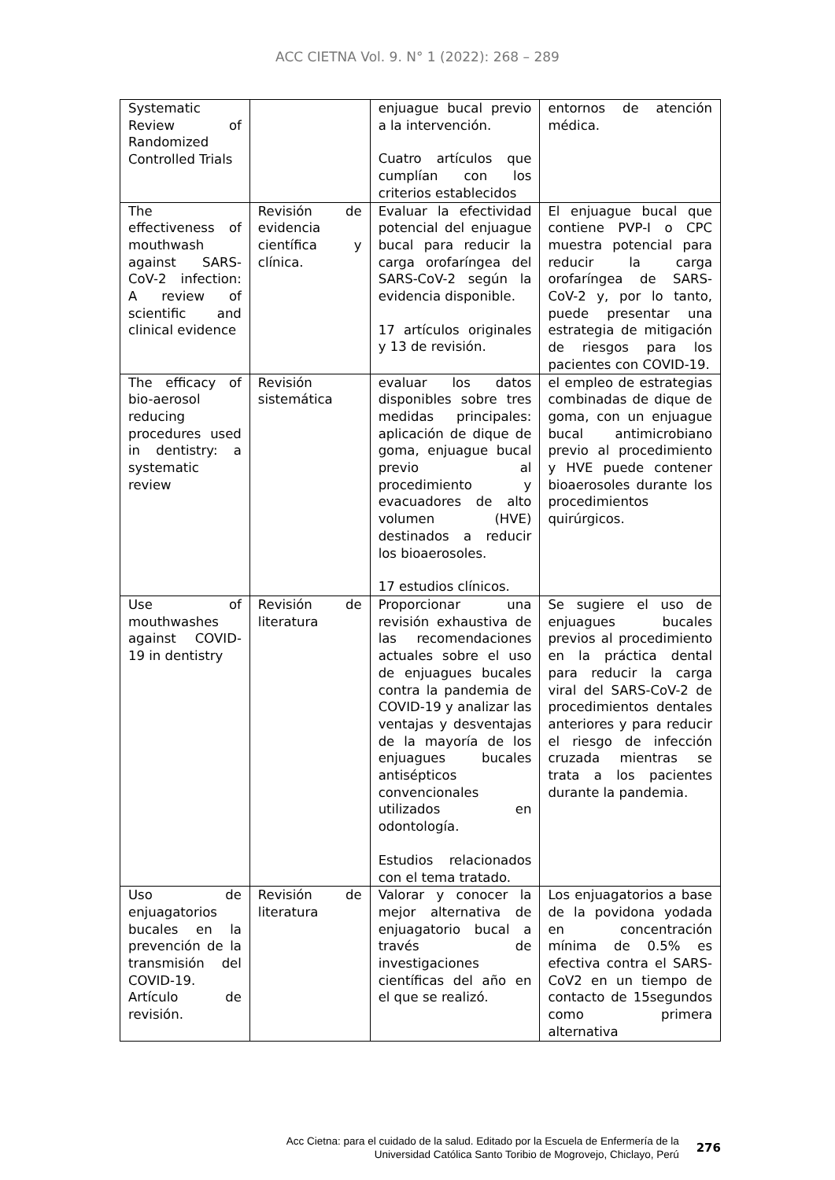ACC CIETNA Vol. 9. N° 1 (2022): 268 – 289
| Systematic Review of Randomized Controlled Trials | | enjuague bucal previo a la intervención. Cuatro artículos que cumplían con los criterios establecidos | entornos de atención médica. |
| The effectiveness of mouthwash against SARS-CoV-2 infection: A review of scientific and clinical evidence | Revisión de evidencia científica y clínica. | Evaluar la efectividad potencial del enjuague bucal para reducir la carga orofaríngea del SARS-CoV-2 según la evidencia disponible. 17 artículos originales y 13 de revisión. | El enjuague bucal que contiene PVP-I o CPC muestra potencial para reducir la carga orofaríngea de SARS-CoV-2 y, por lo tanto, puede presentar una estrategia de mitigación de riesgos para los pacientes con COVID-19. |
| The efficacy of bio-aerosol reducing procedures used in dentistry: a systematic review | Revisión sistemática | evaluar los datos disponibles sobre tres medidas principales: aplicación de dique de goma, enjuague bucal previo al procedimiento y evacuadores de alto volumen (HVE) destinados a reducir los bioaerosoles. 17 estudios clínicos. | el empleo de estrategias combinadas de dique de goma, con un enjuague bucal antimicrobiano previo al procedimiento y HVE puede contener bioaerosoles durante los procedimientos quirúrgicos. |
| Use of mouthwashes against COVID-19 in dentistry | Revisión de literatura | Proporcionar una revisión exhaustiva de las recomendaciones actuales sobre el uso de enjuagues bucales contra la pandemia de COVID-19 y analizar las ventajas y desventajas de la mayoría de los enjuagues bucales antisépticos convencionales utilizados en odontología. Estudios relacionados con el tema tratado. | Se sugiere el uso de enjuagues bucales previos al procedimiento en la práctica dental para reducir la carga viral del SARS-CoV-2 de procedimientos dentales anteriores y para reducir el riesgo de infección cruzada mientras se trata a los pacientes durante la pandemia. |
| Uso de enjuagatorios bucales en la prevención de la transmisión del COVID-19. Artículo de revisión. | Revisión de literatura | Valorar y conocer la mejor alternativa de enjuagatorio bucal a través de investigaciones científicas del año en el que se realizó. | Los enjuagatorios a base de la povidona yodada en concentración mínima de 0.5% es efectiva contra el SARS-CoV2 en un tiempo de contacto de 15segundos como primera alternativa |
Acc Cietna: para el cuidado de la salud. Editado por la Escuela de Enfermería de la
Universidad Católica Santo Toribio de Mogrovejo, Chiclayo, Perú
276